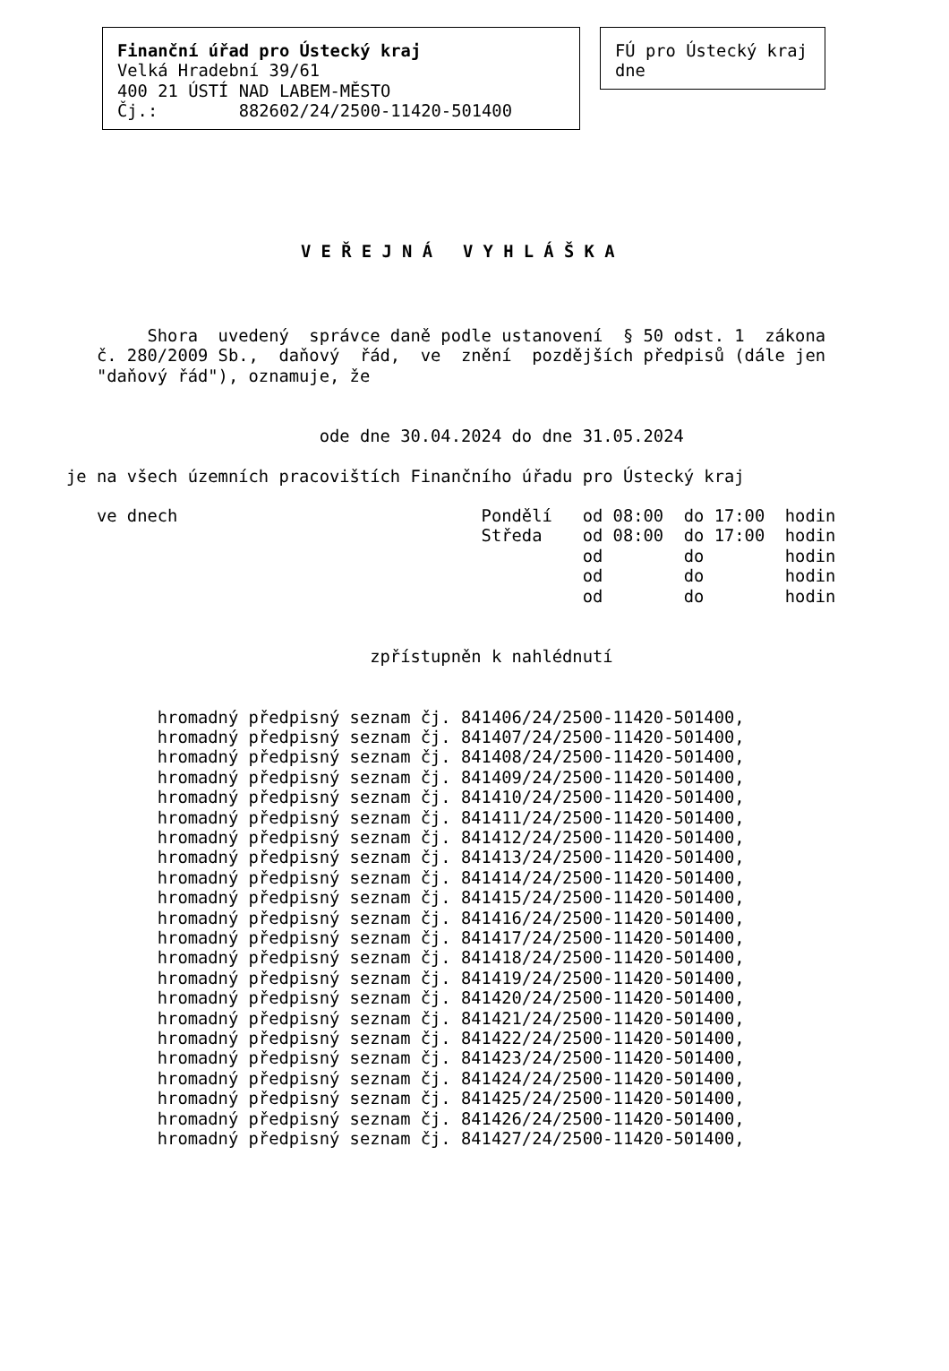Finanční úřad pro Ústecký kraj
Velká Hradební 39/61
400 21 ÚSTÍ NAD LABEM-MĚSTO
Čj.:        882602/24/2500-11420-501400
FÚ pro Ústecký kraj
dne
V E Ř E J N Á   V Y H L Á Š K A
        Shora  uvedený  správce daně podle ustanovení  § 50 odst. 1  zákona
   č. 280/2009 Sb.,  daňový  řád,  ve  znění  pozdějších předpisů (dále jen
   "daňový řád"), oznamuje, že
                         ode dne 30.04.2024 do dne 31.05.2024
je na všech územních pracovištích Finančního úřadu pro Ústecký kraj
   ve dnech                              Pondělí   od 08:00  do 17:00  hodin
                                         Středa    od 08:00  do 17:00  hodin
                                                   od        do        hodin
                                                   od        do        hodin
                                                   od        do        hodin
                              zpřístupněn k nahlédnutí
         hromadný předpisný seznam čj. 841406/24/2500-11420-501400,
         hromadný předpisný seznam čj. 841407/24/2500-11420-501400,
         hromadný předpisný seznam čj. 841408/24/2500-11420-501400,
         hromadný předpisný seznam čj. 841409/24/2500-11420-501400,
         hromadný předpisný seznam čj. 841410/24/2500-11420-501400,
         hromadný předpisný seznam čj. 841411/24/2500-11420-501400,
         hromadný předpisný seznam čj. 841412/24/2500-11420-501400,
         hromadný předpisný seznam čj. 841413/24/2500-11420-501400,
         hromadný předpisný seznam čj. 841414/24/2500-11420-501400,
         hromadný předpisný seznam čj. 841415/24/2500-11420-501400,
         hromadný předpisný seznam čj. 841416/24/2500-11420-501400,
         hromadný předpisný seznam čj. 841417/24/2500-11420-501400,
         hromadný předpisný seznam čj. 841418/24/2500-11420-501400,
         hromadný předpisný seznam čj. 841419/24/2500-11420-501400,
         hromadný předpisný seznam čj. 841420/24/2500-11420-501400,
         hromadný předpisný seznam čj. 841421/24/2500-11420-501400,
         hromadný předpisný seznam čj. 841422/24/2500-11420-501400,
         hromadný předpisný seznam čj. 841423/24/2500-11420-501400,
         hromadný předpisný seznam čj. 841424/24/2500-11420-501400,
         hromadný předpisný seznam čj. 841425/24/2500-11420-501400,
         hromadný předpisný seznam čj. 841426/24/2500-11420-501400,
         hromadný předpisný seznam čj. 841427/24/2500-11420-501400,